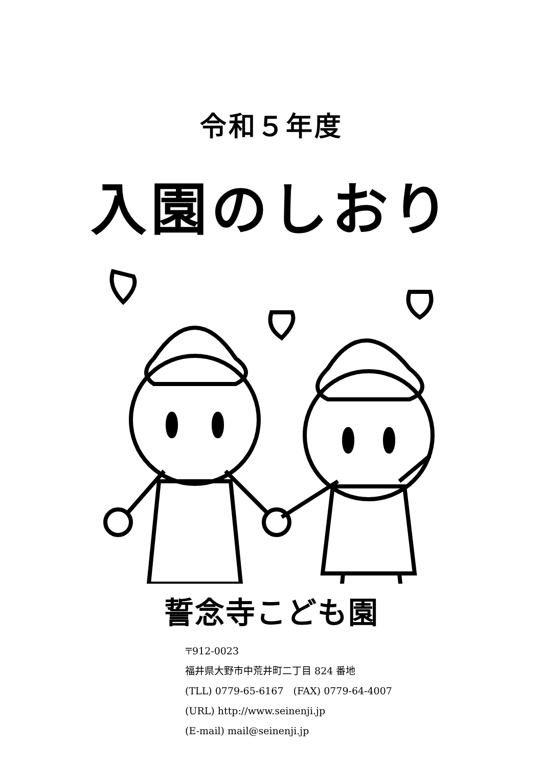令和５年度
入園のしおり
誓念寺こども園
〒912-0023
福井県大野市中荒井町二丁目 824 番地
(TLL) 0779-65-6167　(FAX) 0779-64-4007
(URL) http://www.seinenji.jp
(E-mail) mail@seinenji.jp